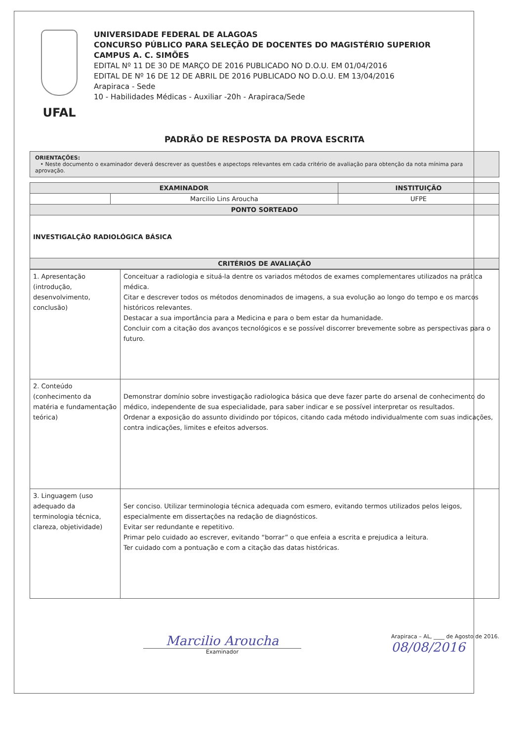UFAL
UNIVERSIDADE FEDERAL DE ALAGOAS
CONCURSO PÚBLICO PARA SELEÇÃO DE DOCENTES DO MAGISTÉRIO SUPERIOR
CAMPUS A. C. SIMÕES
EDITAL Nº 11 DE 30 DE MARÇO DE 2016 PUBLICADO NO D.O.U. EM 01/04/2016
EDITAL DE Nº 16 DE 12 DE ABRIL DE 2016 PUBLICADO NO D.O.U. EM 13/04/2016
Arapiraca - Sede
10 - Habilidades Médicas - Auxiliar -20h - Arapiraca/Sede
PADRÃO DE RESPOSTA DA PROVA ESCRITA
ORIENTAÇÕES:
• Neste documento o examinador deverá descrever as questões e aspectops relevantes em cada critério de avaliação para obtenção da nota mínima para aprovação.
| EXAMINADOR | | INSTITUIÇÃO |
| --- | --- | --- |
| | Marcilio Lins Aroucha | UFPE |
| PONTO SORTEADO | | |
| INVESTIGALÇÃO RADIOLÓGICA BÁSICA | | |
| CRITÉRIOS DE AVALIAÇÃO | | |
| 1. Apresentação (introdução, desenvolvimento, conclusão) | Conceituar a radiologia e situá-la dentre os variados métodos de exames complementares utilizados na prática médica. Citar e descrever todos os métodos denominados de imagens, a sua evolução ao longo do tempo e os marcos históricos relevantes. Destacar a sua importância para a Medicina e para o bem estar da humanidade. Concluir com a citação dos avanços tecnológicos e se possível discorrer brevemente sobre as perspectivas para o futuro. |
| 2. Conteúdo (conhecimento da matéria e fundamentação teórica) | Demonstrar domínio sobre investigação radiologica básica que deve fazer parte do arsenal de conhecimento do médico, independente de sua especialidade, para saber indicar e se possível interpretar os resultados. Ordenar a exposição do assunto dividindo por tópicos, citando cada método individualmente com suas indicações, contra indicações, limites e efeitos adversos. |
| 3. Linguagem (uso adequado da terminologia técnica, clareza, objetividade) | Ser conciso. Utilizar terminologia técnica adequada com esmero, evitando termos utilizados pelos leigos, especialmente em dissertações na redação de diagnósticos. Evitar ser redundante e repetitivo. Primar pelo cuidado ao escrever, evitando “borrar” o que enfeia a escrita e prejudica a leitura. Ter cuidado com a pontuação e com a citação das datas históricas. |
Marcilio Aroucha
Examinador
Arapiraca – AL, ____ de Agosto de 2016.
08/08/2016